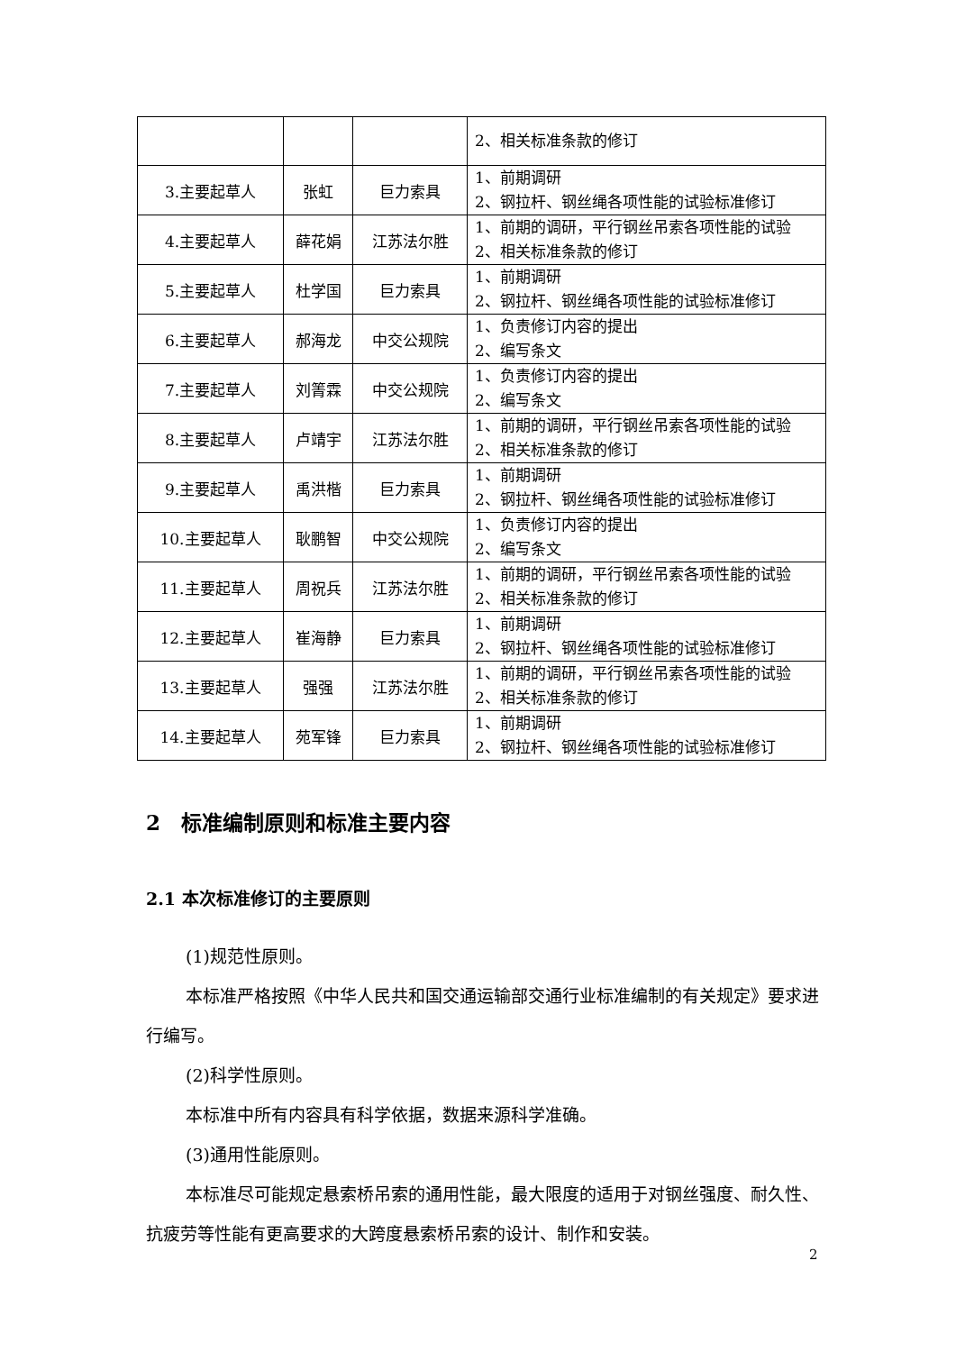| | | | 2、相关标准条款的修订 |
| 3.主要起草人 | 张虹 | 巨力索具 | 1、前期调研 2、钢拉杆、钢丝绳各项性能的试验标准修订 |
| 4.主要起草人 | 薛花娟 | 江苏法尔胜 | 1、前期的调研，平行钢丝吊索各项性能的试验 2、相关标准条款的修订 |
| 5.主要起草人 | 杜学国 | 巨力索具 | 1、前期调研 2、钢拉杆、钢丝绳各项性能的试验标准修订 |
| 6.主要起草人 | 郝海龙 | 中交公规院 | 1、负责修订内容的提出 2、编写条文 |
| 7.主要起草人 | 刘箐霖 | 中交公规院 | 1、负责修订内容的提出 2、编写条文 |
| 8.主要起草人 | 卢靖宇 | 江苏法尔胜 | 1、前期的调研，平行钢丝吊索各项性能的试验 2、相关标准条款的修订 |
| 9.主要起草人 | 禹洪楷 | 巨力索具 | 1、前期调研 2、钢拉杆、钢丝绳各项性能的试验标准修订 |
| 10.主要起草人 | 耿鹏智 | 中交公规院 | 1、负责修订内容的提出 2、编写条文 |
| 11.主要起草人 | 周祝兵 | 江苏法尔胜 | 1、前期的调研，平行钢丝吊索各项性能的试验 2、相关标准条款的修订 |
| 12.主要起草人 | 崔海静 | 巨力索具 | 1、前期调研 2、钢拉杆、钢丝绳各项性能的试验标准修订 |
| 13.主要起草人 | 强强 | 江苏法尔胜 | 1、前期的调研，平行钢丝吊索各项性能的试验 2、相关标准条款的修订 |
| 14.主要起草人 | 苑军锋 | 巨力索具 | 1、前期调研 2、钢拉杆、钢丝绳各项性能的试验标准修订 |
2　标准编制原则和标准主要内容
2.1 本次标准修订的主要原则
(1)规范性原则。
本标准严格按照《中华人民共和国交通运输部交通行业标准编制的有关规定》要求进行编写。
(2)科学性原则。
本标准中所有内容具有科学依据，数据来源科学准确。
(3)通用性能原则。
本标准尽可能规定悬索桥吊索的通用性能，最大限度的适用于对钢丝强度、耐久性、抗疲劳等性能有更高要求的大跨度悬索桥吊索的设计、制作和安装。
2